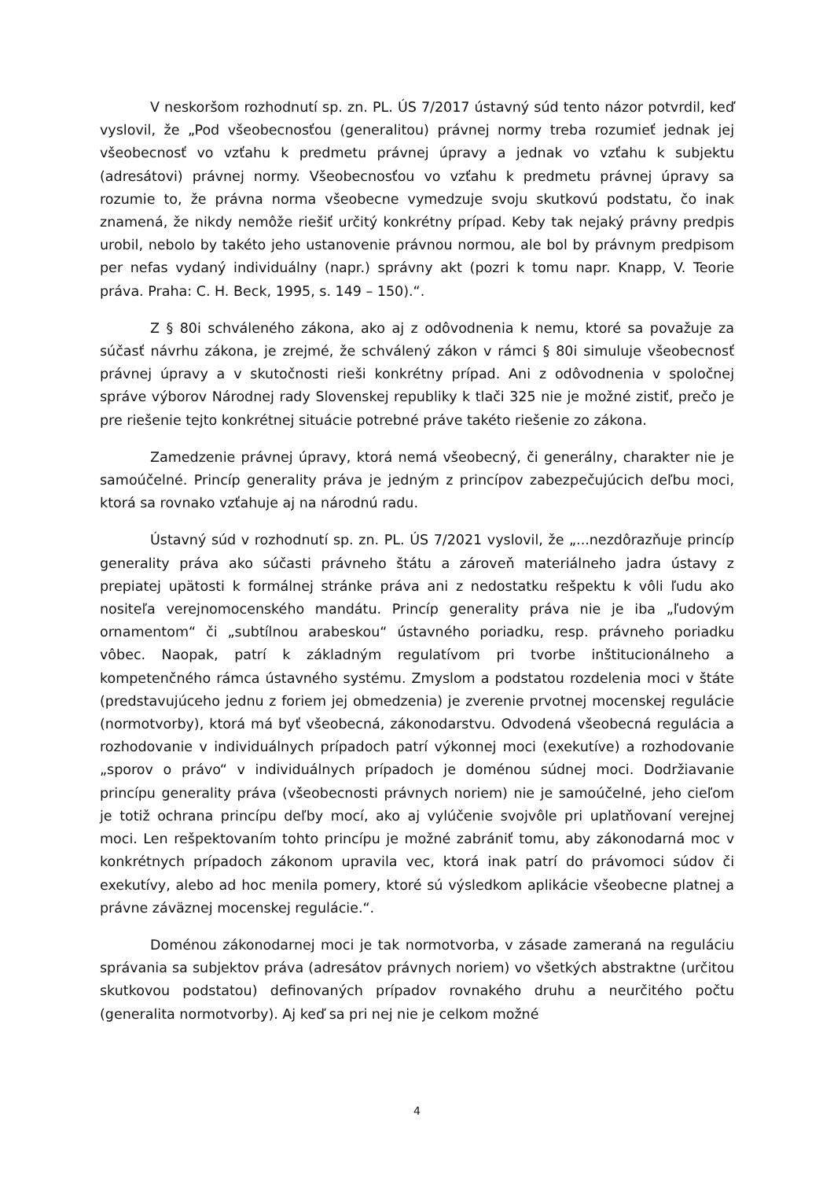V neskoršom rozhodnutí sp. zn. PL. ÚS 7/2017 ústavný súd tento názor potvrdil, keď vyslovil, že „Pod všeobecnosťou (generalitou) právnej normy treba rozumieť jednak jej všeobecnosť vo vzťahu k predmetu právnej úpravy a jednak vo vzťahu k subjektu (adresátovi) právnej normy. Všeobecnosťou vo vzťahu k predmetu právnej úpravy sa rozumie to, že právna norma všeobecne vymedzuje svoju skutkovú podstatu, čo inak znamená, že nikdy nemôže riešiť určitý konkrétny prípad. Keby tak nejaký právny predpis urobil, nebolo by takéto jeho ustanovenie právnou normou, ale bol by právnym predpisom per nefas vydaný individuálny (napr.) správny akt (pozri k tomu napr. Knapp, V. Teorie práva. Praha: C. H. Beck, 1995, s. 149 – 150).“.
Z § 80i schváleného zákona, ako aj z odôvodnenia k nemu, ktoré sa považuje za súčasť návrhu zákona, je zrejmé, že schválený zákon v rámci § 80i simuluje všeobecnosť právnej úpravy a v skutočnosti rieši konkrétny prípad. Ani z odôvodnenia v spoločnej správe výborov Národnej rady Slovenskej republiky k tlači 325 nie je možné zistiť, prečo je pre riešenie tejto konkrétnej situácie potrebné práve takéto riešenie zo zákona.
Zamedzenie právnej úpravy, ktorá nemá všeobecný, či generálny, charakter nie je samoúčelné. Princíp generality práva je jedným z princípov zabezpečujúcich deľbu moci, ktorá sa rovnako vzťahuje aj na národnú radu.
Ústavný súd v rozhodnutí sp. zn. PL. ÚS 7/2021 vyslovil, že „...nezdôrazňuje princíp generality práva ako súčasti právneho štátu a zároveň materiálneho jadra ústavy z prepiatej upätosti k formálnej stránke práva ani z nedostatku rešpektu k vôli ľudu ako nositeľa verejnomocenského mandátu. Princíp generality práva nie je iba „ľudovým ornamentom“ či „subtílnou arabeskou“ ústavného poriadku, resp. právneho poriadku vôbec. Naopak, patrí k základným regulatívom pri tvorbe inštitucionálneho a kompetenčného rámca ústavného systému. Zmyslom a podstatou rozdelenia moci v štáte (predstavujúceho jednu z foriem jej obmedzenia) je zverenie prvotnej mocenskej regulácie (normotvorby), ktorá má byť všeobecná, zákonodarstvu. Odvodená všeobecná regulácia a rozhodovanie v individuálnych prípadoch patrí výkonnej moci (exekutíve) a rozhodovanie „sporov o právo“ v individuálnych prípadoch je doménou súdnej moci. Dodržiavanie princípu generality práva (všeobecnosti právnych noriem) nie je samoúčelné, jeho cieľom je totiž ochrana princípu deľby mocí, ako aj vylúčenie svojvôle pri uplatňovaní verejnej moci. Len rešpektovaním tohto princípu je možné zabrániť tomu, aby zákonodarná moc v konkrétnych prípadoch zákonom upravila vec, ktorá inak patrí do právomoci súdov či exekutívy, alebo ad hoc menila pomery, ktoré sú výsledkom aplikácie všeobecne platnej a právne záväznej mocenskej regulácie.“.
Doménou zákonodarnej moci je tak normotvorba, v zásade zameraná na reguláciu správania sa subjektov práva (adresátov právnych noriem) vo všetkých abstraktne (určitou skutkovou podstatou) definovaných prípadov rovnakého druhu a neurčitého počtu (generalita normotvorby). Aj keď sa pri nej nie je celkom možné
4